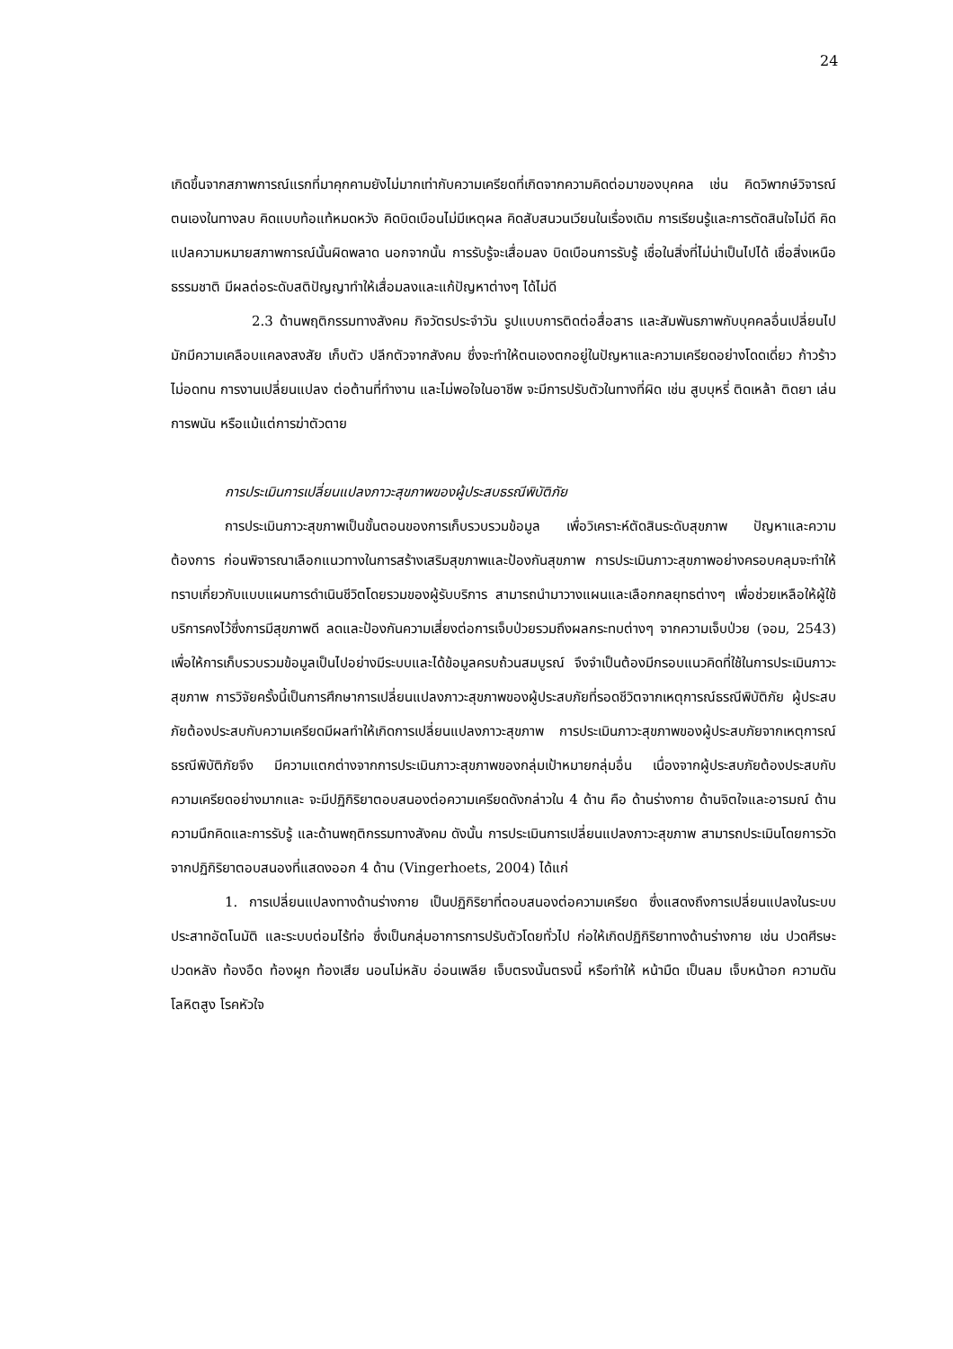24
เกิดขึ้นจากสภาพการณ์แรกที่มาคุกคามยังไม่มากเท่ากับความเครียดที่เกิดจากความคิดต่อมาของบุคคล เช่น คิดวิพากษ์วิจารณ์ตนเองในทางลบ คิดแบบท้อแท้หมดหวัง คิดบิดเบือนไม่มีเหตุผล คิดสับสนวนเวียนในเรื่องเดิม การเรียนรู้และการตัดสินใจไม่ดี คิดแปลความหมายสภาพการณ์นั้นผิดพลาด นอกจากนั้น การรับรู้จะเสื่อมลง บิดเบือนการรับรู้ เชื่อในสิ่งที่ไม่น่าเป็นไปได้ เชื่อสิ่งเหนือธรรมชาติ มีผลต่อระดับสติปัญญาทำให้เสื่อมลงและแก้ปัญหาต่างๆ ได้ไม่ดี
2.3 ด้านพฤติกรรมทางสังคม กิจวัตรประจำวัน รูปแบบการติดต่อสื่อสาร และสัมพันธภาพกับบุคคลอื่นเปลี่ยนไป มักมีความเคลือบแคลงสงสัย เก็บตัว ปลีกตัวจากสังคม ซึ่งจะทำให้ตนเองตกอยู่ในปัญหาและความเครียดอย่างโดดเดี่ยว ก้าวร้าว ไม่อดทน การงานเปลี่ยนแปลง ต่อต้านที่ทำงาน และไม่พอใจในอาชีพ จะมีการปรับตัวในทางที่ผิด เช่น สูบบุหรี่ ติดเหล้า ติดยา เล่นการพนัน หรือแม้แต่การฆ่าตัวตาย
การประเมินการเปลี่ยนแปลงภาวะสุขภาพของผู้ประสบธรณีพิบัติภัย
การประเมินภาวะสุขภาพเป็นขั้นตอนของการเก็บรวบรวมข้อมูล เพื่อวิเคราะห์ตัดสินระดับสุขภาพ ปัญหาและความต้องการ ก่อนพิจารณาเลือกแนวทางในการสร้างเสริมสุขภาพและป้องกันสุขภาพ การประเมินภาวะสุขภาพอย่างครอบคลุมจะทำให้ทราบเกี่ยวกับแบบแผนการดำเนินชีวิตโดยรวมของผู้รับบริการ สามารถนำมาวางแผนและเลือกกลยุทธต่างๆ เพื่อช่วยเหลือให้ผู้ใช้บริการคงไว้ซึ่งการมีสุขภาพดี ลดและป้องกันความเสี่ยงต่อการเจ็บป่วยรวมถึงผลกระทบต่างๆ จากความเจ็บป่วย (จอม, 2543) เพื่อให้การเก็บรวบรวมข้อมูลเป็นไปอย่างมีระบบและได้ข้อมูลครบถ้วนสมบูรณ์ จึงจำเป็นต้องมีกรอบแนวคิดที่ใช้ในการประเมินภาวะสุขภาพ การวิจัยครั้งนี้เป็นการศึกษาการเปลี่ยนแปลงภาวะสุขภาพของผู้ประสบภัยที่รอดชีวิตจากเหตุการณ์ธรณีพิบัติภัย ผู้ประสบภัยต้องประสบกับความเครียดมีผลทำให้เกิดการเปลี่ยนแปลงภาวะสุขภาพ การประเมินภาวะสุขภาพของผู้ประสบภัยจากเหตุการณ์ธรณีพิบัติภัยจึง มีความแตกต่างจากการประเมินภาวะสุขภาพของกลุ่มเป้าหมายกลุ่มอื่น เนื่องจากผู้ประสบภัยต้องประสบกับความเครียดอย่างมากและ จะมีปฏิกิริยาตอบสนองต่อความเครียดดังกล่าวใน 4 ด้าน คือ ด้านร่างกาย ด้านจิตใจและอารมณ์ ด้านความนึกคิดและการรับรู้ และด้านพฤติกรรมทางสังคม ดังนั้น การประเมินการเปลี่ยนแปลงภาวะสุขภาพ สามารถประเมินโดยการวัดจากปฏิกิริยาตอบสนองที่แสดงออก 4 ด้าน (Vingerhoets, 2004) ได้แก่
1. การเปลี่ยนแปลงทางด้านร่างกาย เป็นปฏิกิริยาที่ตอบสนองต่อความเครียด ซึ่งแสดงถึงการเปลี่ยนแปลงในระบบประสาทอัตโนมัติ และระบบต่อมไร้ท่อ ซึ่งเป็นกลุ่มอาการการปรับตัวโดยทั่วไป ก่อให้เกิดปฏิกิริยาทางด้านร่างกาย เช่น ปวดศีรษะ ปวดหลัง ท้องอืด ท้องผูก ท้องเสีย นอนไม่หลับ อ่อนเพลีย เจ็บตรงนั้นตรงนี้ หรือทำให้ หน้ามืด เป็นลม เจ็บหน้าอก ความดันโลหิตสูง โรคหัวใจ